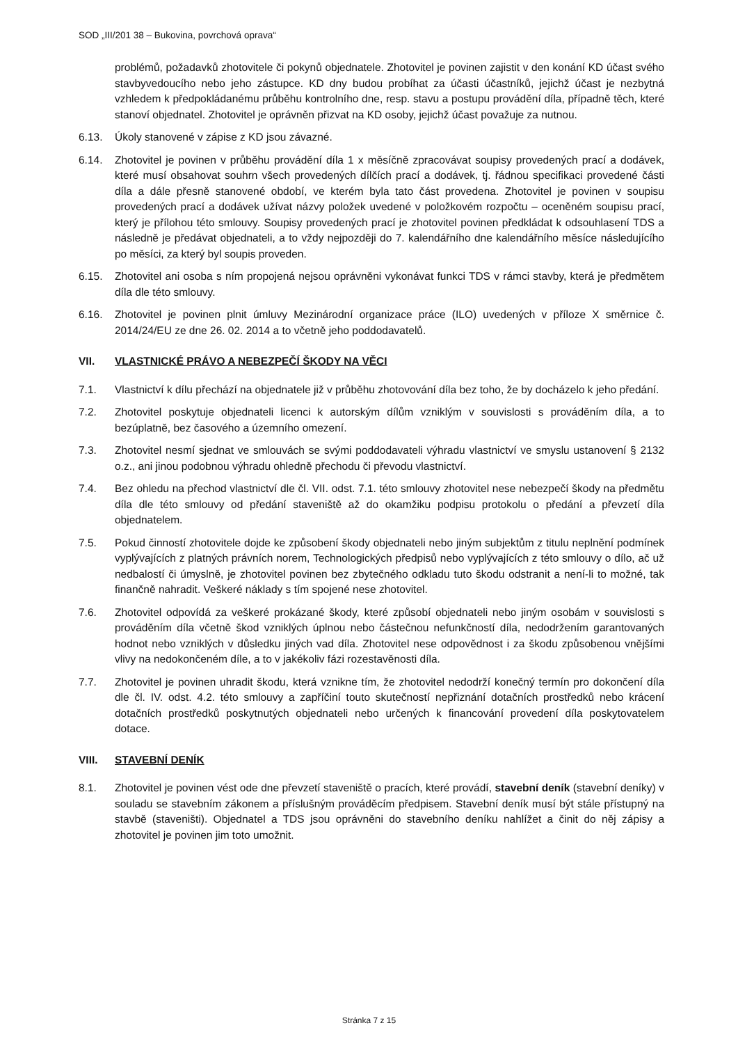SOD „III/201 38 – Bukovina, povrchová oprava“
problémů, požadavků zhotovitele či pokynů objednatele. Zhotovitel je povinen zajistit v den konání KD účast svého stavbyvedoucího nebo jeho zástupce. KD dny budou probíhat za účasti účastníků, jejichž účast je nezbytná vzhledem k předpokládanému průběhu kontrolního dne, resp. stavu a postupu provádění díla, případně těch, které stanoví objednatel. Zhotovitel je oprávněn přizvat na KD osoby, jejichž účast považuje za nutnou.
6.13. Úkoly stanovené v zápise z KD jsou závazné.
6.14. Zhotovitel je povinen v průběhu provádění díla 1 x měsíčně zpracovávat soupisy provedených prací a dodávek, které musí obsahovat souhrn všech provedených dílčích prací a dodávek, tj. řádnou specifikaci provedené části díla a dále přesně stanovené období, ve kterém byla tato část provedena. Zhotovitel je povinen v soupisu provedených prací a dodávek užívat názvy položek uvedené v položkovém rozpočtu – oceněném soupisu prací, který je přílohou této smlouvy. Soupisy provedených prací je zhotovitel povinen předkládat k odsouhlasení TDS a následně je předávat objednateli, a to vždy nejpozději do 7. kalendářního dne kalendářního měsíce následujícího po měsíci, za který byl soupis proveden.
6.15. Zhotovitel ani osoba s ním propojená nejsou oprávněni vykonávat funkci TDS v rámci stavby, která je předmětem díla dle této smlouvy.
6.16. Zhotovitel je povinen plnit úmluvy Mezinárodní organizace práce (ILO) uvedených v příloze X směrnice č. 2014/24/EU ze dne 26. 02. 2014 a to včetně jeho poddodavatelů.
VII. VLASTNICKÉ PRÁVO A NEBEZPEČÍ ŠKODY NA VĚCI
7.1. Vlastnictví k dílu přechází na objednatele již v průběhu zhotovování díla bez toho, že by docházelo k jeho předání.
7.2. Zhotovitel poskytuje objednateli licenci k autorským dílům vzniklým v souvislosti s prováděním díla, a to bezúplatně, bez časového a územního omezení.
7.3. Zhotovitel nesmí sjednat ve smlouvách se svými poddodavateli výhradu vlastnictví ve smyslu ustanovení § 2132 o.z., ani jinou podobnou výhradu ohledně přechodu či převodu vlastnictví.
7.4. Bez ohledu na přechod vlastnictví dle čl. VII. odst. 7.1. této smlouvy zhotovitel nese nebezpečí škody na předmětu díla dle této smlouvy od předání staveniště až do okamžiku podpisu protokolu o předání a převzetí díla objednatelem.
7.5. Pokud činností zhotovitele dojde ke způsobení škody objednateli nebo jiným subjektům z titulu neplnění podmínek vyplývajících z platných právních norem, Technologických předpisů nebo vyplývajících z této smlouvy o dílo, ač už nedbalostí či úmyslně, je zhotovitel povinen bez zbytečného odkladu tuto škodu odstranit a není-li to možné, tak finančně nahradit. Veškeré náklady s tím spojené nese zhotovitel.
7.6. Zhotovitel odpovídá za veškeré prokázané škody, které způsobí objednateli nebo jiným osobám v souvislosti s prováděním díla včetně škod vzniklých úplnou nebo částečnou nefunkčností díla, nedodržením garantovaných hodnot nebo vzniklých v důsledku jiných vad díla. Zhotovitel nese odpovědnost i za škodu způsobenou vnějšími vlivy na nedokončeném díle, a to v jakékoliv fázi rozestavěnosti díla.
7.7. Zhotovitel je povinen uhradit škodu, která vznikne tím, že zhotovitel nedodrží konečný termín pro dokončení díla dle čl. IV. odst. 4.2. této smlouvy a zapříčiní touto skutečností nepřiznání dotačních prostředků nebo krácení dotačních prostředků poskytnutých objednateli nebo určených k financování provedení díla poskytovatelem dotace.
VIII. STAVEBNÍ DENÍK
8.1. Zhotovitel je povinen vést ode dne převzetí staveniště o pracích, které provádí, stavební deník (stavební deníky) v souladu se stavebním zákonem a příslušným prováděcím předpisem. Stavební deník musí být stále přístupný na stavbě (staveništi). Objednatel a TDS jsou oprávněni do stavebního deníku nahlížet a činit do něj zápisy a zhotovitel je povinen jim toto umožnit.
Stránka 7 z 15